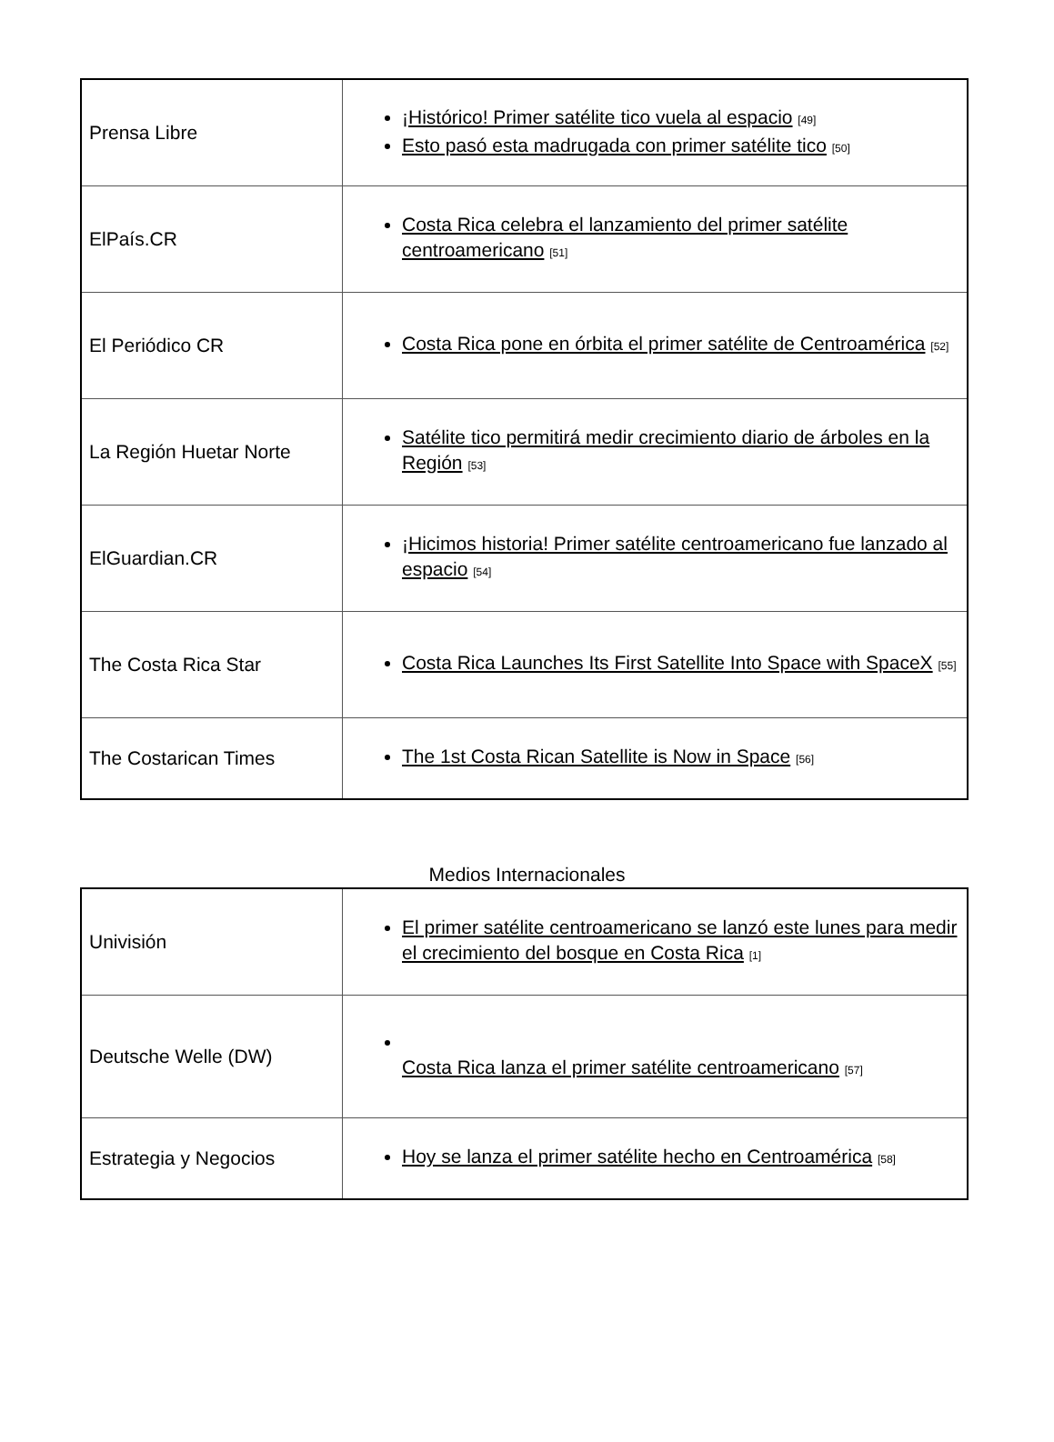| Prensa Libre | ¡Histórico! Primer satélite tico vuela al espacio <sup>[49]</sup> Esto pasó esta madrugada con primer satélite tico <sup>[50]</sup> |
| ElPaís.CR | Costa Rica celebra el lanzamiento del primer satélite centroamericano <sup>[51]</sup> |
| El Periódico CR | Costa Rica pone en órbita el primer satélite de Centroamérica <sup>[52]</sup> |
| La Región Huetar Norte | Satélite tico permitirá medir crecimiento diario de árboles en la Región <sup>[53]</sup> |
| ElGuardian.CR | ¡Hicimos historia! Primer satélite centroamericano fue lanzado al espacio <sup>[54]</sup> |
| The Costa Rica Star | Costa Rica Launches Its First Satellite Into Space with SpaceX <sup>[55]</sup> |
| The Costarican Times | The 1st Costa Rican Satellite is Now in Space <sup>[56]</sup> |
Medios Internacionales
| Univisión | El primer satélite centroamericano se lanzó este lunes para medir el crecimiento del bosque en Costa Rica <sup>[1]</sup> |
| Deutsche Welle (DW) | Costa Rica lanza el primer satélite centroamericano <sup>[57]</sup> |
| Estrategia y Negocios | Hoy se lanza el primer satélite hecho en Centroamérica <sup>[58]</sup> |